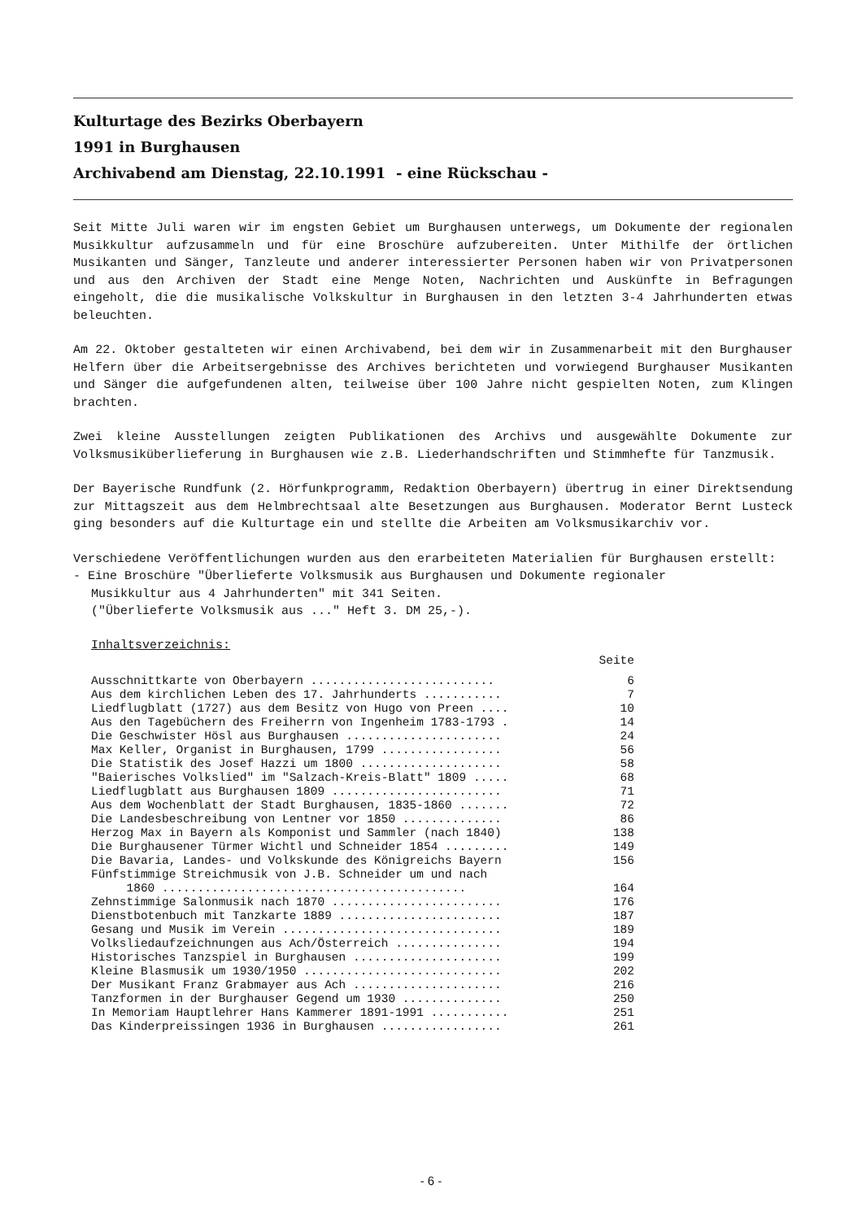Kulturtage des Bezirks Oberbayern
1991 in Burghausen
Archivabend am Dienstag, 22.10.1991 - eine Rückschau -
Seit Mitte Juli waren wir im engsten Gebiet um Burghausen unterwegs, um Dokumente der regionalen Musikkultur aufzusammeln und für eine Broschüre aufzubereiten. Unter Mithilfe der örtlichen Musikanten und Sänger, Tanzleute und anderer interessierter Personen haben wir von Privatpersonen und aus den Archiven der Stadt eine Menge Noten, Nachrichten und Auskünfte in Befragungen eingeholt, die die musikalische Volkskultur in Burghausen in den letzten 3-4 Jahrhunderten etwas beleuchten.
Am 22. Oktober gestalteten wir einen Archivabend, bei dem wir in Zusammenarbeit mit den Burghauser Helfern über die Arbeitsergebnisse des Archives berichteten und vorwiegend Burghauser Musikanten und Sänger die aufgefundenen alten, teilweise über 100 Jahre nicht gespielten Noten, zum Klingen brachten.
Zwei kleine Ausstellungen zeigten Publikationen des Archivs und ausgewählte Dokumente zur Volksmusiküberlieferung in Burghausen wie z.B. Liederhandschriften und Stimmhefte für Tanzmusik.
Der Bayerische Rundfunk (2. Hörfunkprogramm, Redaktion Oberbayern) übertrug in einer Direktsendung zur Mittagszeit aus dem Helmbrechtsaal alte Besetzungen aus Burghausen. Moderator Bernt Lusteck ging besonders auf die Kulturtage ein und stellte die Arbeiten am Volksmusikarchiv vor.
Verschiedene Veröffentlichungen wurden aus den erarbeiteten Materialien für Burghausen erstellt:
- Eine Broschüre "Überlieferte Volksmusik aus Burghausen und Dokumente regionaler
Musikkultur aus 4 Jahrhunderten" mit 341 Seiten.
("Überlieferte Volksmusik aus ..." Heft 3. DM 25,-).
Inhaltsverzeichnis:
| | Seite |
| --- | --- |
| Ausschnittkarte von Oberbayern .......................... | 6 |
| Aus dem kirchlichen Leben des 17. Jahrhunderts ........... | 7 |
| Liedflugblatt (1727) aus dem Besitz von Hugo von Preen .... | 10 |
| Aus den Tagebüchern des Freiherrn von Ingenheim 1783-1793 . | 14 |
| Die Geschwister Hösl aus Burghausen ...................... | 24 |
| Max Keller, Organist in Burghausen, 1799 ................. | 56 |
| Die Statistik des Josef Hazzi um 1800 .................... | 58 |
| "Baierisches Volkslied" im "Salzach-Kreis-Blatt" 1809 ..... | 68 |
| Liedflugblatt aus Burghausen 1809 ........................ | 71 |
| Aus dem Wochenblatt der Stadt Burghausen, 1835-1860 ....... | 72 |
| Die Landesbeschreibung von Lentner vor 1850 .............. | 86 |
| Herzog Max in Bayern als Komponist und Sammler (nach 1840) | 138 |
| Die Burghausener Türmer Wichtl und Schneider 1854 ......... | 149 |
| Die Bavaria, Landes- und Volkskunde des Königreichs Bayern | 156 |
| Fünfstimmige Streichmusik von J.B. Schneider um und nach 1860 ........................................... | 164 |
| Zehnstimmige Salonmusik nach 1870 ........................ | 176 |
| Dienstbotenbuch mit Tanzkarte 1889 ....................... | 187 |
| Gesang und Musik im Verein ............................... | 189 |
| Volksliedaufzeichnungen aus Ach/Österreich ............... | 194 |
| Historisches Tanzspiel in Burghausen ..................... | 199 |
| Kleine Blasmusik um 1930/1950 ............................ | 202 |
| Der Musikant Franz Grabmayer aus Ach ..................... | 216 |
| Tanzformen in der Burghauser Gegend um 1930 .............. | 250 |
| In Memoriam Hauptlehrer Hans Kammerer 1891-1991 ........... | 251 |
| Das Kinderpreissingen 1936 in Burghausen ................. | 261 |
- 6 -